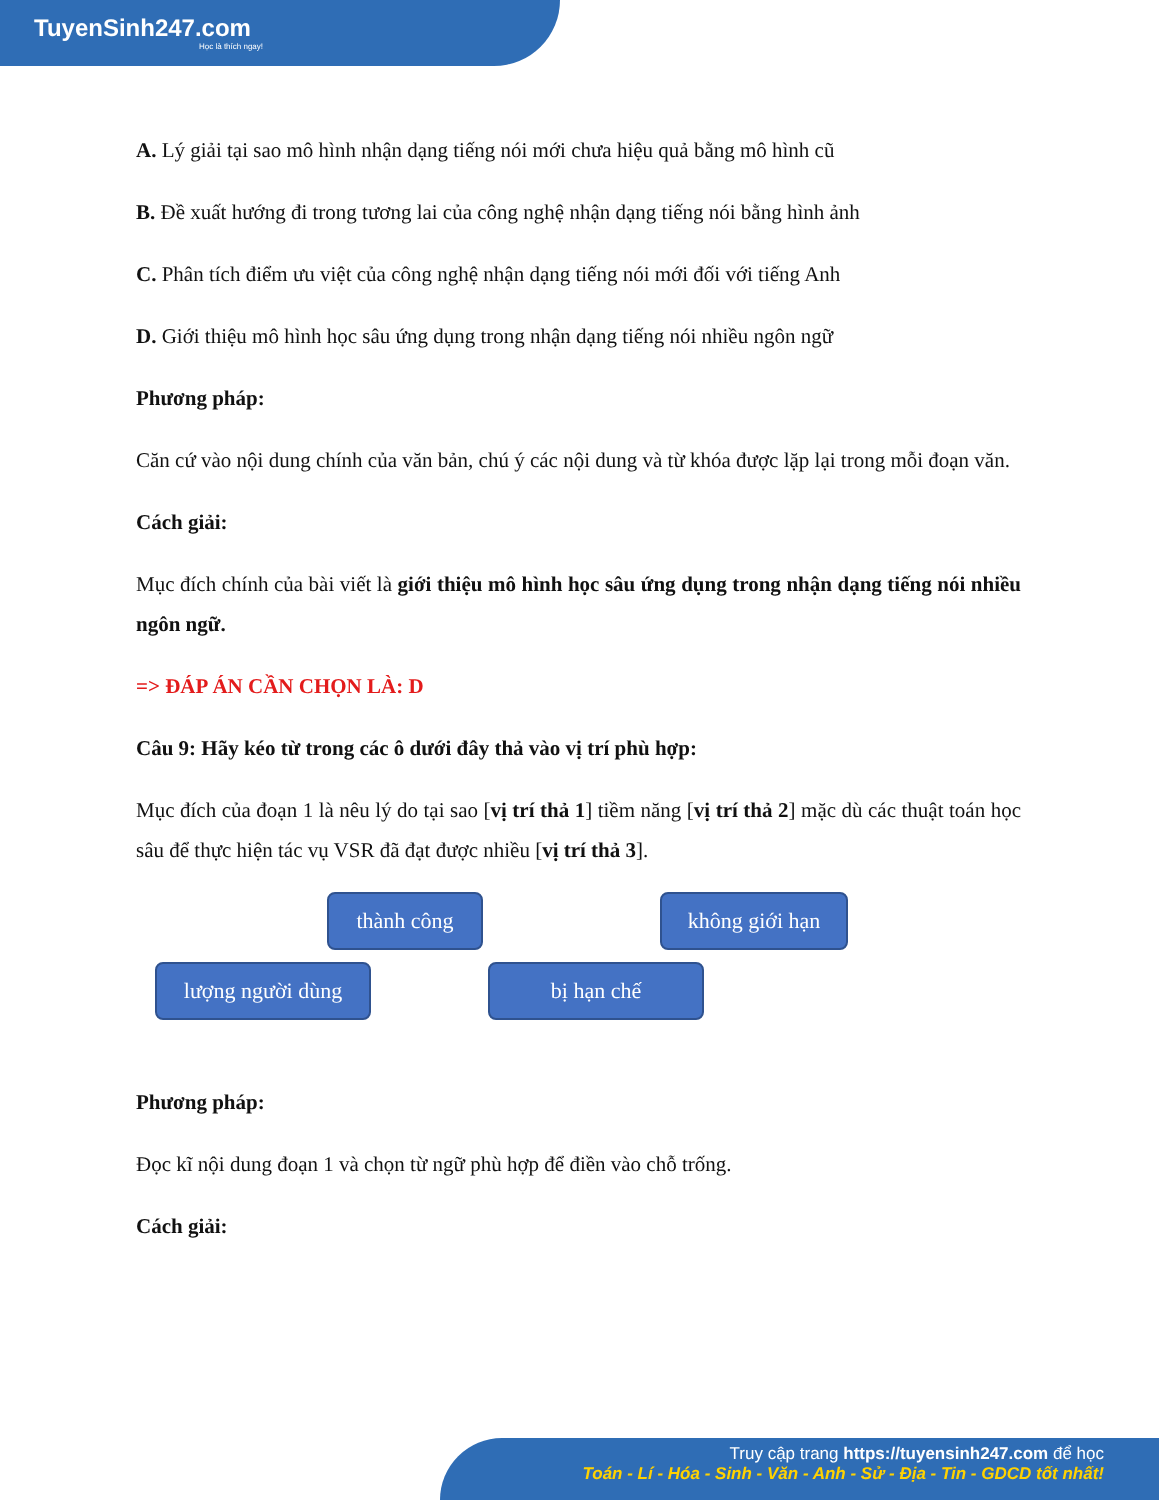TuyenSinh247.com
Học là thích ngay!
A. Lý giải tại sao mô hình nhận dạng tiếng nói mới chưa hiệu quả bằng mô hình cũ
B. Đề xuất hướng đi trong tương lai của công nghệ nhận dạng tiếng nói bằng hình ảnh
C. Phân tích điểm ưu việt của công nghệ nhận dạng tiếng nói mới đối với tiếng Anh
D. Giới thiệu mô hình học sâu ứng dụng trong nhận dạng tiếng nói nhiều ngôn ngữ
Phương pháp:
Căn cứ vào nội dung chính của văn bản, chú ý các nội dung và từ khóa được lặp lại trong mỗi đoạn văn.
Cách giải:
Mục đích chính của bài viết là giới thiệu mô hình học sâu ứng dụng trong nhận dạng tiếng nói nhiều ngôn ngữ.
=> ĐÁP ÁN CẦN CHỌN LÀ: D
Câu 9: Hãy kéo từ trong các ô dưới đây thả vào vị trí phù hợp:
Mục đích của đoạn 1 là nêu lý do tại sao [vị trí thả 1] tiềm năng [vị trí thả 2] mặc dù các thuật toán học sâu để thực hiện tác vụ VSR đã đạt được nhiều [vị trí thả 3].
thành công
không giới hạn
lượng người dùng bị hạn chế
Phương pháp:
Đọc kĩ nội dung đoạn 1 và chọn từ ngữ phù hợp để điền vào chỗ trống.
Cách giải:
Truy cập trang https://tuyensinh247.com để học
Toán - Lí - Hóa - Sinh - Văn - Anh - Sử - Địa - Tin - GDCD tốt nhất!